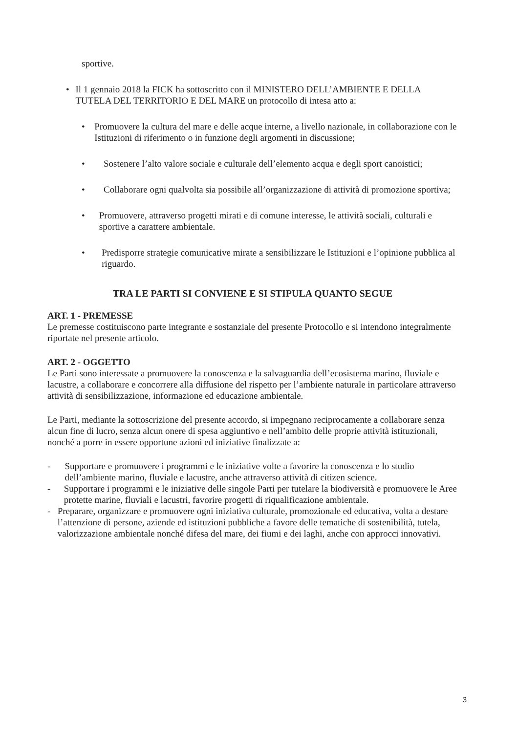sportive.
• Il 1 gennaio 2018 la FICK ha sottoscritto con il MINISTERO DELL’AMBIENTE E DELLA TUTELA DEL TERRITORIO E DEL MARE un protocollo di intesa atto a:
• Promuovere la cultura del mare e delle acque interne, a livello nazionale, in collaborazione con le Istituzioni di riferimento o in funzione degli argomenti in discussione;
• Sostenere l’alto valore sociale e culturale dell’elemento acqua e degli sport canoistici;
• Collaborare ogni qualvolta sia possibile all’organizzazione di attività di promozione sportiva;
• Promuovere, attraverso progetti mirati e di comune interesse, le attività sociali, culturali e sportive a carattere ambientale.
• Predisporre strategie comunicative mirate a sensibilizzare le Istituzioni e l’opinione pubblica al riguardo.
TRA LE PARTI SI CONVIENE E SI STIPULA QUANTO SEGUE
ART. 1 - PREMESSE
Le premesse costituiscono parte integrante e sostanziale del presente Protocollo e si intendono integralmente riportate nel presente articolo.
ART. 2 - OGGETTO
Le Parti sono interessate a promuovere la conoscenza e la salvaguardia dell’ecosistema marino, fluviale e lacustre, a collaborare e concorrere alla diffusione del rispetto per l’ambiente naturale in particolare attraverso attività di sensibilizzazione, informazione ed educazione ambientale.
Le Parti, mediante la sottoscrizione del presente accordo, si impegnano reciprocamente a collaborare senza alcun fine di lucro, senza alcun onere di spesa aggiuntivo e nell’ambito delle proprie attività istituzionali, nonché a porre in essere opportune azioni ed iniziative finalizzate a:
- Supportare e promuovere i programmi e le iniziative volte a favorire la conoscenza e lo studio dell’ambiente marino, fluviale e lacustre, anche attraverso attività di citizen science.
- Supportare i programmi e le iniziative delle singole Parti per tutelare la biodiversità e promuovere le Aree protette marine, fluviali e lacustri, favorire progetti di riqualificazione ambientale.
- Preparare, organizzare e promuovere ogni iniziativa culturale, promozionale ed educativa, volta a destare l’attenzione di persone, aziende ed istituzioni pubbliche a favore delle tematiche di sostenibilità, tutela, valorizzazione ambientale nonché difesa del mare, dei fiumi e dei laghi, anche con approcci innovativi.
3